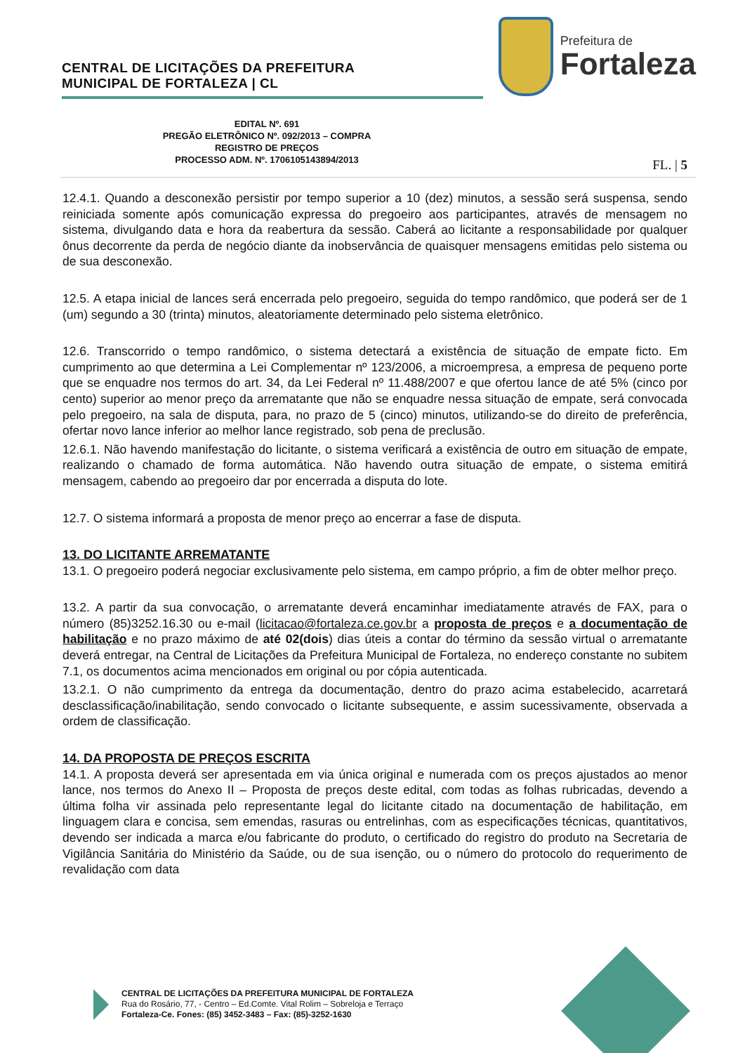CENTRAL DE LICITAÇÕES DA PREFEITURA
MUNICIPAL DE FORTALEZA | CL
Prefeitura de
Fortaleza
EDITAL Nº. 691
PREGÃO ELETRÔNICO Nº. 092/2013 – COMPRA
REGISTRO DE PREÇOS
PROCESSO ADM. Nº. 1706105143894/2013
FL. | 5
12.4.1. Quando a desconexão persistir por tempo superior a 10 (dez) minutos, a sessão será suspensa, sendo reiniciada somente após comunicação expressa do pregoeiro aos participantes, através de mensagem no sistema, divulgando data e hora da reabertura da sessão. Caberá ao licitante a responsabilidade por qualquer ônus decorrente da perda de negócio diante da inobservância de quaisquer mensagens emitidas pelo sistema ou de sua desconexão.
12.5. A etapa inicial de lances será encerrada pelo pregoeiro, seguida do tempo randômico, que poderá ser de 1 (um) segundo a 30 (trinta) minutos, aleatoriamente determinado pelo sistema eletrônico.
12.6. Transcorrido o tempo randômico, o sistema detectará a existência de situação de empate ficto. Em cumprimento ao que determina a Lei Complementar nº 123/2006, a microempresa, a empresa de pequeno porte que se enquadre nos termos do art. 34, da Lei Federal nº 11.488/2007 e que ofertou lance de até 5% (cinco por cento) superior ao menor preço da arrematante que não se enquadre nessa situação de empate, será convocada pelo pregoeiro, na sala de disputa, para, no prazo de 5 (cinco) minutos, utilizando-se do direito de preferência, ofertar novo lance inferior ao melhor lance registrado, sob pena de preclusão.
12.6.1. Não havendo manifestação do licitante, o sistema verificará a existência de outro em situação de empate, realizando o chamado de forma automática. Não havendo outra situação de empate, o sistema emitirá mensagem, cabendo ao pregoeiro dar por encerrada a disputa do lote.
12.7. O sistema informará a proposta de menor preço ao encerrar a fase de disputa.
13. DO LICITANTE ARREMATANTE
13.1. O pregoeiro poderá negociar exclusivamente pelo sistema, em campo próprio, a fim de obter melhor preço.
13.2. A partir da sua convocação, o arrematante deverá encaminhar imediatamente através de FAX, para o número (85)3252.16.30 ou e-mail (licitacao@fortaleza.ce.gov.br a proposta de preços e a documentação de habilitação e no prazo máximo de até 02(dois) dias úteis a contar do término da sessão virtual o arrematante deverá entregar, na Central de Licitações da Prefeitura Municipal de Fortaleza, no endereço constante no subitem 7.1, os documentos acima mencionados em original ou por cópia autenticada.
13.2.1. O não cumprimento da entrega da documentação, dentro do prazo acima estabelecido, acarretará desclassificação/inabilitação, sendo convocado o licitante subsequente, e assim sucessivamente, observada a ordem de classificação.
14. DA PROPOSTA DE PREÇOS ESCRITA
14.1. A proposta deverá ser apresentada em via única original e numerada com os preços ajustados ao menor lance, nos termos do Anexo II – Proposta de preços deste edital, com todas as folhas rubricadas, devendo a última folha vir assinada pelo representante legal do licitante citado na documentação de habilitação, em linguagem clara e concisa, sem emendas, rasuras ou entrelinhas, com as especificações técnicas, quantitativos, devendo ser indicada a marca e/ou fabricante do produto, o certificado do registro do produto na Secretaria de Vigilância Sanitária do Ministério da Saúde, ou de sua isenção, ou o número do protocolo do requerimento de revalidação com data
CENTRAL DE LICITAÇÕES DA PREFEITURA MUNICIPAL DE FORTALEZA
Rua do Rosário, 77, - Centro – Ed.Comte. Vital Rolim – Sobreloja e Terraço
Fortaleza-Ce. Fones: (85) 3452-3483 – Fax: (85)-3252-1630